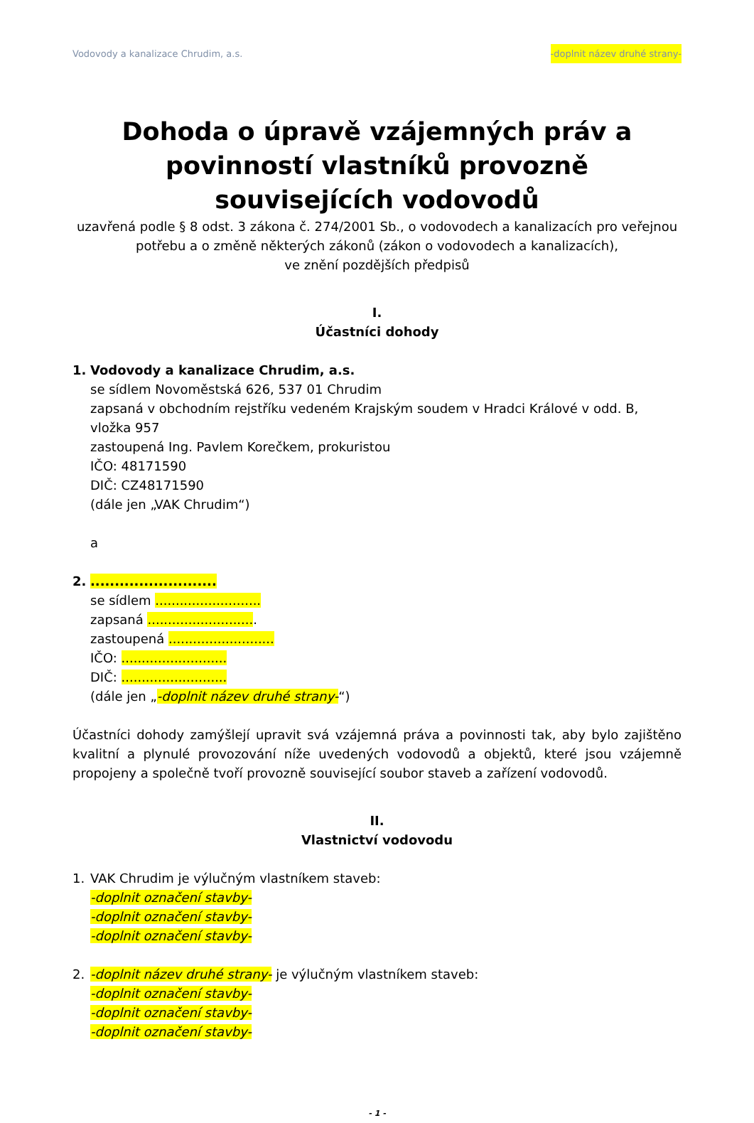Vodovody a kanalizace Chrudim, a.s. -doplnit název druhé strany-
Dohoda o úpravě vzájemných práv a povinností vlastníků provozně souvisejících vodovodů
uzavřená podle § 8 odst. 3 zákona č. 274/2001 Sb., o vodovodech a kanalizacích pro veřejnou potřebu a o změně některých zákonů (zákon o vodovodech a kanalizacích),
ve znění pozdějších předpisů
I.
Účastníci dohody
1. Vodovody a kanalizace Chrudim, a.s.
se sídlem Novoměstská 626, 537 01 Chrudim
zapsaná v obchodním rejstříku vedeném Krajským soudem v Hradci Králové v odd. B, vložka 957
zastoupená Ing. Pavlem Korečkem, prokuristou
IČO: 48171590
DIČ: CZ48171590
(dále jen „VAK Chrudim“)
a
2. ..........................
se sídlem ..........................
zapsaná ...........................
zastoupená ..........................
IČO: ..........................
DIČ: ..........................
(dále jen „-doplnit název druhé strany-“)
Účastníci dohody zamýšlejí upravit svá vzájemná práva a povinnosti tak, aby bylo zajištěno kvalitní a plynulé provozování níže uvedených vodovodů a objektů, které jsou vzájemně propojeny a společně tvoří provozně související soubor staveb a zařízení vodovodů.
II.
Vlastnictví vodovodu
1. VAK Chrudim je výlučným vlastníkem staveb:
-doplnit označení stavby-
-doplnit označení stavby-
-doplnit označení stavby-
2. -doplnit název druhé strany- je výlučným vlastníkem staveb:
-doplnit označení stavby-
-doplnit označení stavby-
-doplnit označení stavby-
- 1 -